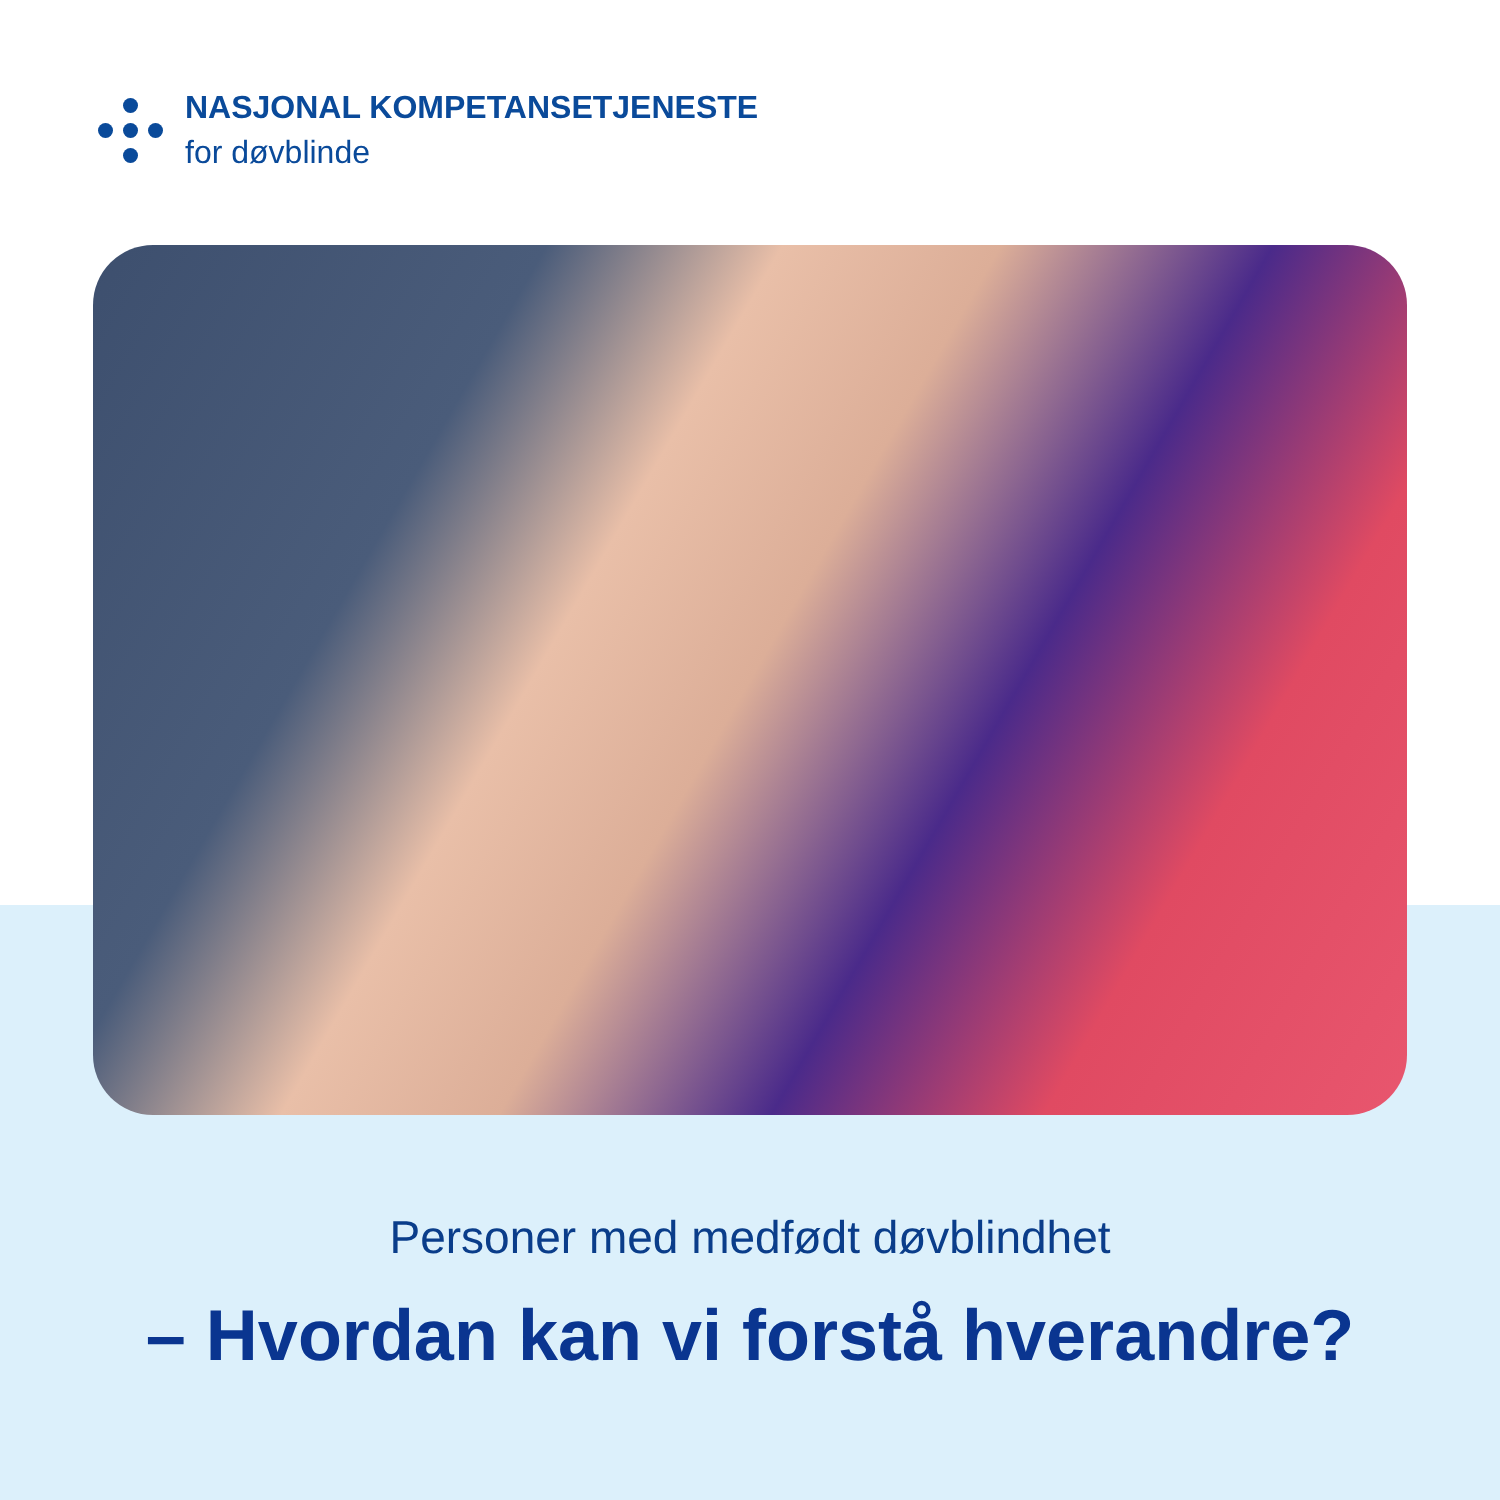NASJONAL KOMPETANSETJENESTE
for døvblinde
Personer med medfødt døvblindhet
– Hvordan kan vi forstå hverandre?